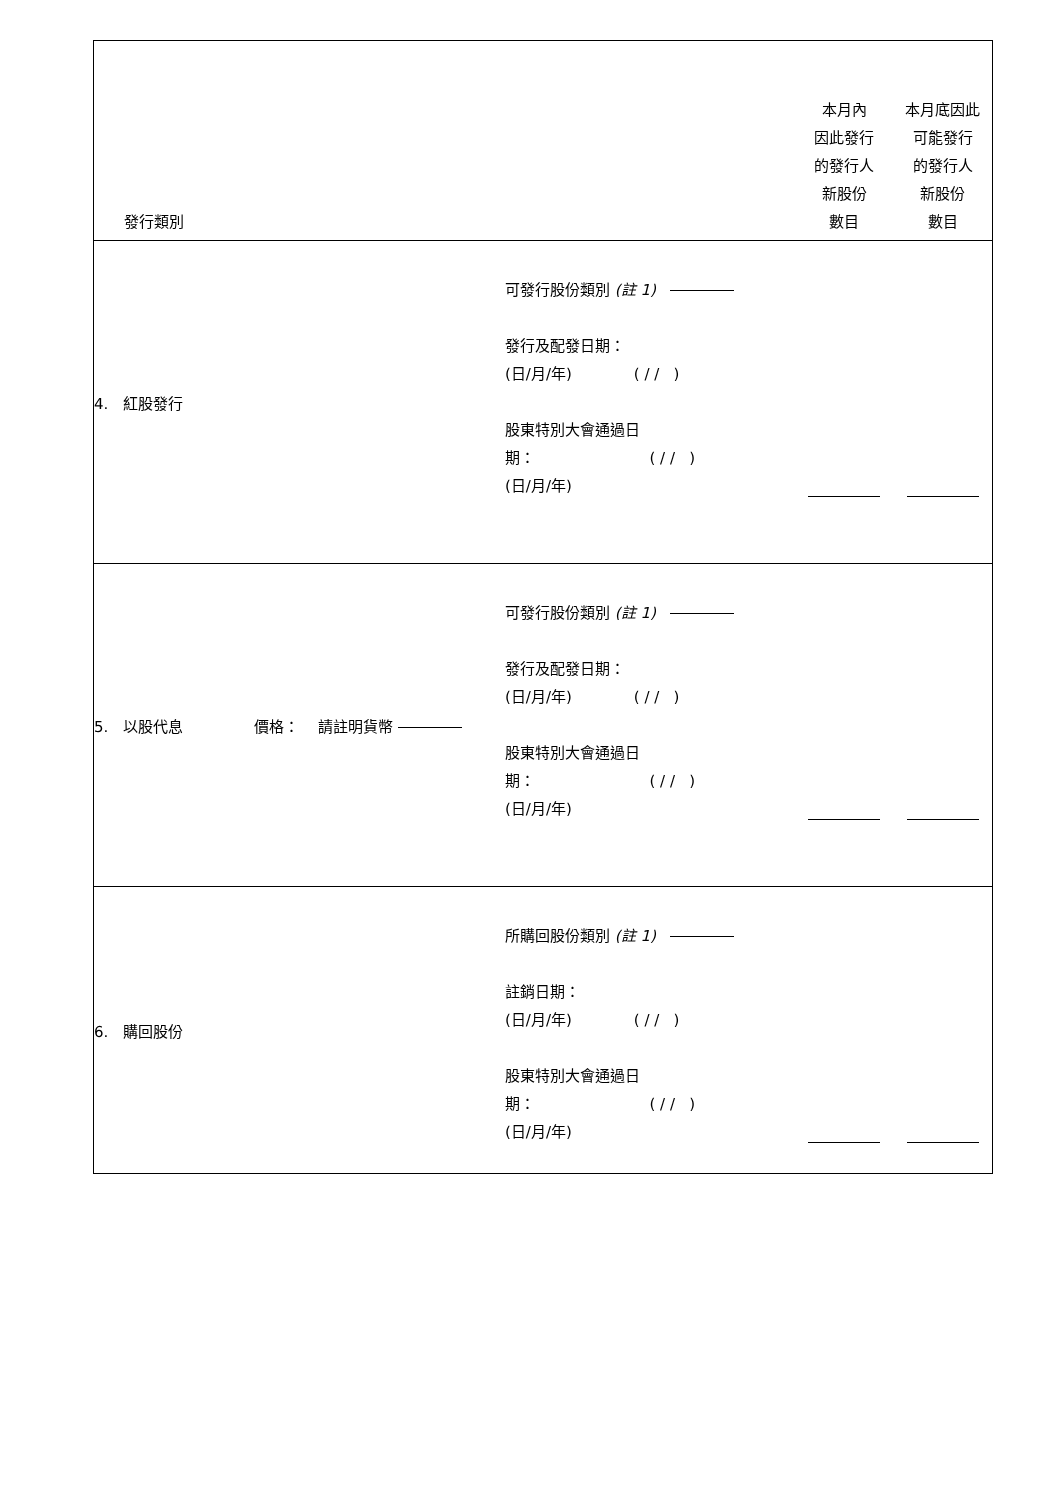| 發行類別 | | 本月內 因此發行 的發行人 新股份 數目 | 本月底因此 可能發行 的發行人 新股份 數目 |
| 4. 紅股發行 | 可發行股份類別 (註 1) 發行及配發日期： (日/月/年) ( / / ) 股東特別大會通過日 期： ( / / ) (日/月/年) | | |
| 5. 以股代息 價格： 請註明貨幣 | 可發行股份類別 (註 1) 發行及配發日期： (日/月/年) ( / / ) 股東特別大會通過日 期： ( / / ) (日/月/年) | | |
| 6. 購回股份 | 所購回股份類別 (註 1) 註銷日期： (日/月/年) ( / / ) 股東特別大會通過日 期： ( / / ) (日/月/年) | | |